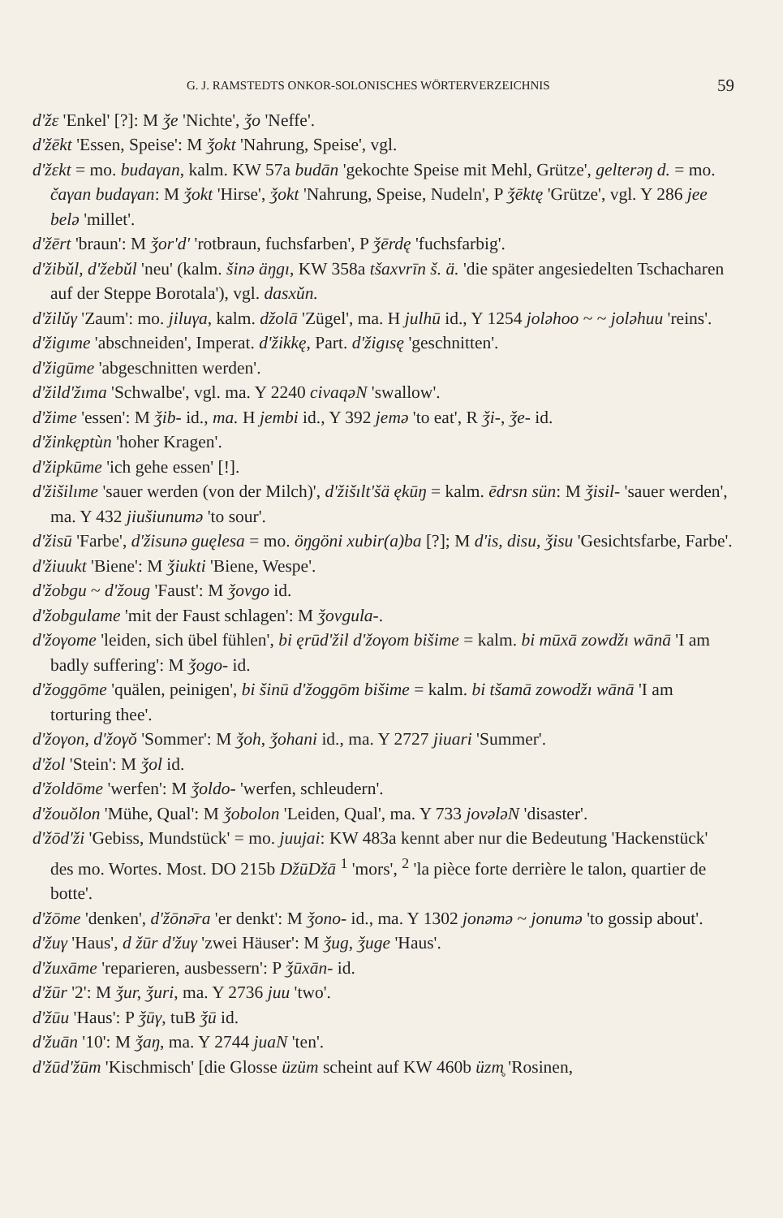G. J. RAMSTEDTS ONKOR-SOLONISCHES WÖRTERVERZEICHNIS 59
d'žε 'Enkel' [?]: M ǯe 'Nichte', ǯo 'Neffe'.
d'žēkt 'Essen, Speise': M ǯokt 'Nahrung, Speise', vgl.
d'žεkt = mo. budaγan, kalm. KW 57a budān 'gekochte Speise mit Mehl, Grütze', gelterəŋ d. = mo. čaγan budaγan: M ǯokt 'Hirse', ǯokt 'Nahrung, Speise, Nudeln', P ǯēktę 'Grütze', vgl. Y 286 jee belə 'millet'.
d'žērt 'braun': M ǯor'd' 'rotbraun, fuchsfarben', P ǯērdę 'fuchsfarbig'.
d'žibǔl, d'žebǔl 'neu' (kalm. šinə äŋgı, KW 358a tšaxvrīn š. ä. 'die später angesiedelten Tschacharen auf der Steppe Borotala'), vgl. dasxǔn.
d'žilǔγ 'Zaum': mo. jiluγa, kalm. džolā 'Zügel', ma. H julhū id., Y 1254 joləhoo ~ ~ joləhuu 'reins'.
d'žigıme 'abschneiden', Imperat. d'žikkę, Part. d'žigısę 'geschnitten'.
d'žigūme 'abgeschnitten werden'.
d'žild'žıma 'Schwalbe', vgl. ma. Y 2240 civaqəN 'swallow'.
d'žime 'essen': M ǯib- id., ma. H jembi id., Y 392 jemə 'to eat', R ǯi-, ǯe- id.
d'žinkęptùn 'hoher Kragen'.
d'žipkūme 'ich gehe essen' [!].
d'žišilıme 'sauer werden (von der Milch)', d'žišılt'šä ękūŋ = kalm. ēdrsn sün: M ǯisil- 'sauer werden', ma. Y 432 jiušiunumə 'to sour'.
d'žisū 'Farbe', d'žisunə guęlesa = mo. öŋgöni xubir(a)ba [?]; M d'is, disu, ǯisu 'Gesichtsfarbe, Farbe'.
d'žiuukt 'Biene': M ǯiukti 'Biene, Wespe'.
d'žobgu ~ d'žoug 'Faust': M ǯovgo id.
d'žobgulame 'mit der Faust schlagen': M ǯovgula-.
d'žoγome 'leiden, sich übel fühlen', bi ęrūd'žil d'žoγom bišime = kalm. bi mūxā zowdžı wānā 'I am badly suffering': M ǯogo- id.
d'žoggōme 'quälen, peinigen', bi šinū d'žoggōm bišime = kalm. bi tšamā zowodžı wānā 'I am torturing thee'.
d'žoγon, d'žoγŏ 'Sommer': M ǯoh, ǯohani id., ma. Y 2727 jiuari 'Summer'.
d'žol 'Stein': M ǯol id.
d'žoldōme 'werfen': M ǯoldo- 'werfen, schleudern'.
d'žouŏlon 'Mühe, Qual': M ǯobolon 'Leiden, Qual', ma. Y 733 jovələN 'disaster'.
d'žōd'ži 'Gebiss, Mundstück' = mo. juujai: KW 483a kennt aber nur die Bedeutung 'Hackenstück' des mo. Wortes. Most. DO 215b DžūDžā <sup>1</sup> 'mors', <sup>2</sup> 'la pièce forte derrière le talon, quartier de botte'.
d'žōme 'denken', d'žōnə̄ra 'er denkt': M ǯono- id., ma. Y 1302 jonəmə ~ jonumə 'to gossip about'.
d'žuγ 'Haus', d žūr d'žuγ 'zwei Häuser': M ǯug, ǯuge 'Haus'.
d'žuxāme 'reparieren, ausbessern': P ǯūxān- id.
d'žūr '2': M ǯur, ǯuri, ma. Y 2736 juu 'two'.
d'žūu 'Haus': P ǯūγ, tuB ǯū id.
d'žuān '10': M ǯaŋ, ma. Y 2744 juaN 'ten'.
d'žūd'žūm 'Kischmisch' [die Glosse üzüm scheint auf KW 460b üzm̥ 'Rosinen,